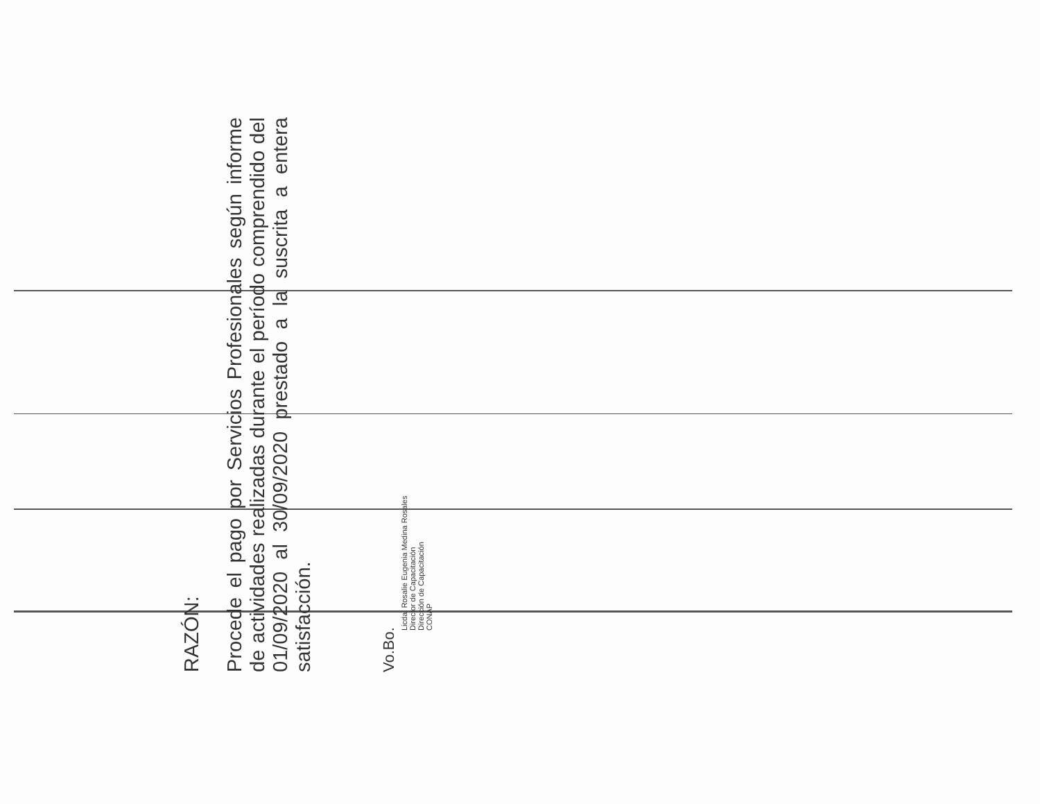RAZÓN:
Procede el pago por Servicios Profesionales según informe de actividades realizadas durante el período comprendido del 01/09/2020 al 30/09/2020 prestado a la suscrita a entera satisfacción.
Vo.Bo.
Licda. Rosalie Eugenia Medina Rosales
Director de Capacitación
Dirección de Capacitación
CONAP